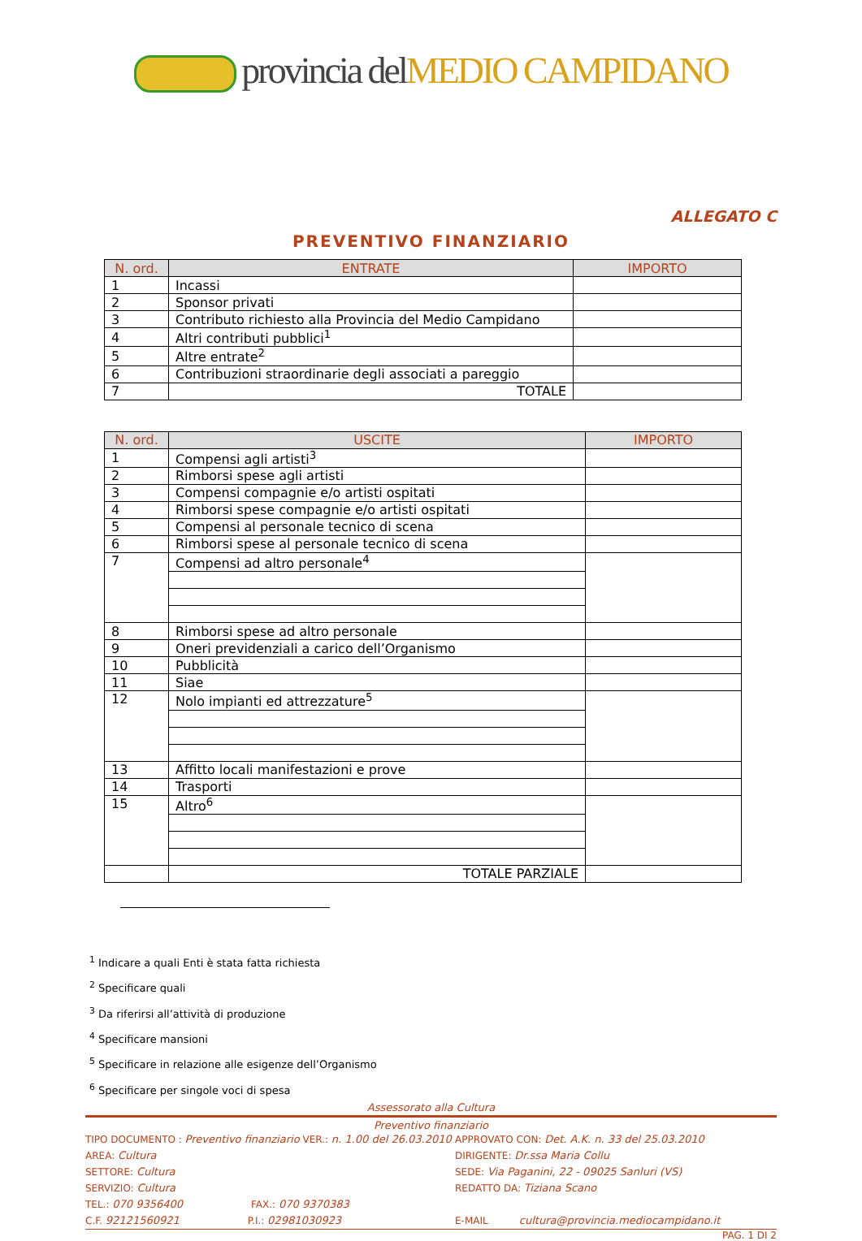provincia del MEDIO CAMPIDANO
ALLEGATO C
PREVENTIVO FINANZIARIO
| N. ord. | ENTRATE | IMPORTO |
| --- | --- | --- |
| 1 | Incassi | |
| 2 | Sponsor privati | |
| 3 | Contributo richiesto alla Provincia del Medio Campidano | |
| 4 | Altri contributi pubblici<sup>1</sup> | |
| 5 | Altre entrate<sup>2</sup> | |
| 6 | Contribuzioni straordinarie degli associati a pareggio | |
| 7 | TOTALE | |
| N. ord. | USCITE | IMPORTO |
| --- | --- | --- |
| 1 | Compensi agli artisti<sup>3</sup> | |
| 2 | Rimborsi spese agli artisti | |
| 3 | Compensi compagnie e/o artisti ospitati | |
| 4 | Rimborsi spese compagnie e/o artisti ospitati | |
| 5 | Compensi al personale tecnico di scena | |
| 6 | Rimborsi spese al personale tecnico di scena | |
| 7 | Compensi ad altro personale<sup>4</sup> | |
| 8 | Rimborsi spese ad altro personale | |
| 9 | Oneri previdenziali a carico dell’Organismo | |
| 10 | Pubblicità | |
| 11 | Siae | |
| 12 | Nolo impianti ed attrezzature<sup>5</sup> | |
| 13 | Affitto locali manifestazioni e prove | |
| 14 | Trasporti | |
| 15 | Altro<sup>6</sup> | |
| | TOTALE PARZIALE | |
<sup>1</sup> Indicare a quali Enti è stata fatta richiesta
<sup>2</sup> Specificare quali
<sup>3</sup> Da riferirsi all’attività di produzione
<sup>4</sup> Specificare mansioni
<sup>5</sup> Specificare in relazione alle esigenze dell’Organismo
<sup>6</sup> Specificare per singole voci di spesa
Assessorato alla Cultura
Preventivo finanziario
TIPO DOCUMENTO : Preventivo finanziario VER.: n. 1.00 del 26.03.2010
APPROVATO CON: Det. A.K. n. 33 del 25.03.2010
AREA: Cultura
DIRIGENTE: Dr.ssa Maria Collu
SETTORE: Cultura
SEDE: Via Paganini, 22 - 09025 Sanluri (VS)
SERVIZIO: Cultura
REDATTO DA: Tiziana Scano
TEL.: 070 9356400 FAX.: 070 9370383
C.F. 92121560921 P.I.: 02981030923
E-MAIL cultura@provincia.mediocampidano.it
PAG. 1 DI 2